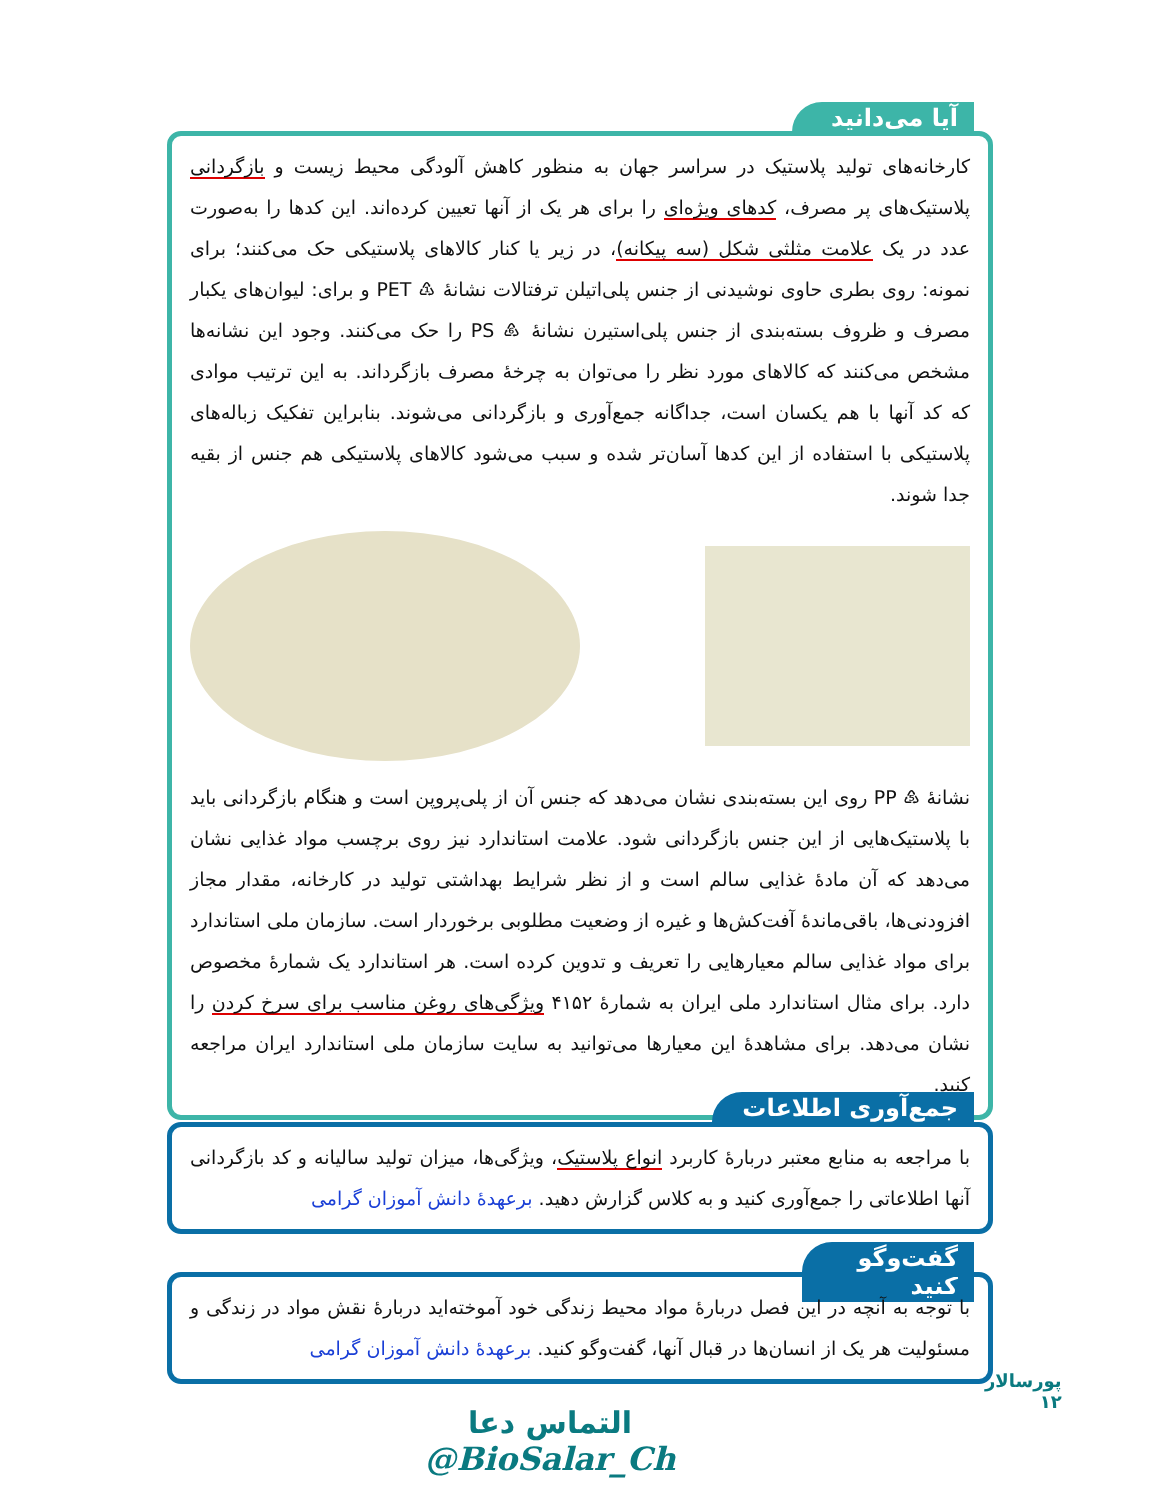آیا می‌دانید
کارخانه‌های تولید پلاستیک در سراسر جهان به منظور کاهش آلودگی محیط زیست و بازگردانی پلاستیک‌های پر مصرف، کدهای ویژه‌ای را برای هر یک از آنها تعیین کرده‌اند. این کدها را به‌صورت عدد در یک علامت مثلثی شکل (سه پیکانه)، در زیر یا کنار کالاهای پلاستیکی حک می‌کنند؛ برای نمونه: روی بطری حاوی نوشیدنی از جنس پلی‌اتیلن ترفتالات نشانهٔ ♳ PET و برای: لیوان‌های یکبار مصرف و ظروف بسته‌بندی از جنس پلی‌استیرن نشانهٔ ♸ PS را حک می‌کنند. وجود این نشانه‌ها مشخص می‌کنند که کالاهای مورد نظر را می‌توان به چرخهٔ مصرف بازگرداند. به این ترتیب موادی که کد آنها با هم یکسان است، جداگانه جمع‌آوری و بازگردانی می‌شوند. بنابراین تفکیک زباله‌های پلاستیکی با استفاده از این کدها آسان‌تر شده و سبب می‌شود کالاهای پلاستیکی هم جنس از بقیه جدا شوند.
نشانهٔ ♷ PP روی این بسته‌بندی نشان می‌دهد که جنس آن از پلی‌پروپن است و هنگام بازگردانی باید با پلاستیک‌هایی از این جنس بازگردانی شود. علامت استاندارد نیز روی برچسب مواد غذایی نشان می‌دهد که آن مادهٔ غذایی سالم است و از نظر شرایط بهداشتی تولید در کارخانه، مقدار مجاز افزودنی‌ها، باقی‌ماندهٔ آفت‌کش‌ها و غیره از وضعیت مطلوبی برخوردار است. سازمان ملی استاندارد برای مواد غذایی سالم معیارهایی را تعریف و تدوین کرده است. هر استاندارد یک شمارهٔ مخصوص دارد. برای مثال استاندارد ملی ایران به شمارهٔ ۴۱۵۲ ویژگی‌های روغن مناسب برای سرخ کردن را نشان می‌دهد. برای مشاهدهٔ این معیارها می‌توانید به سایت سازمان ملی استاندارد ایران مراجعه کنید.
جمع‌آوری اطلاعات
با مراجعه به منابع معتبر دربارهٔ کاربرد انواع پلاستیک، ویژگی‌ها، میزان تولید سالیانه و کد بازگردانی آنها اطلاعاتی را جمع‌آوری کنید و به کلاس گزارش دهید. برعهدهٔ دانش آموزان گرامی
گفت‌وگو کنید
با توجه به آنچه در این فصل دربارهٔ مواد محیط زندگی خود آموخته‌اید دربارهٔ نقش مواد در زندگی و مسئولیت هر یک از انسان‌ها در قبال آنها، گفت‌وگو کنید. برعهدهٔ دانش آموزان گرامی
پورسالار
۱۲
التماس دعا
@BioSalar_Ch